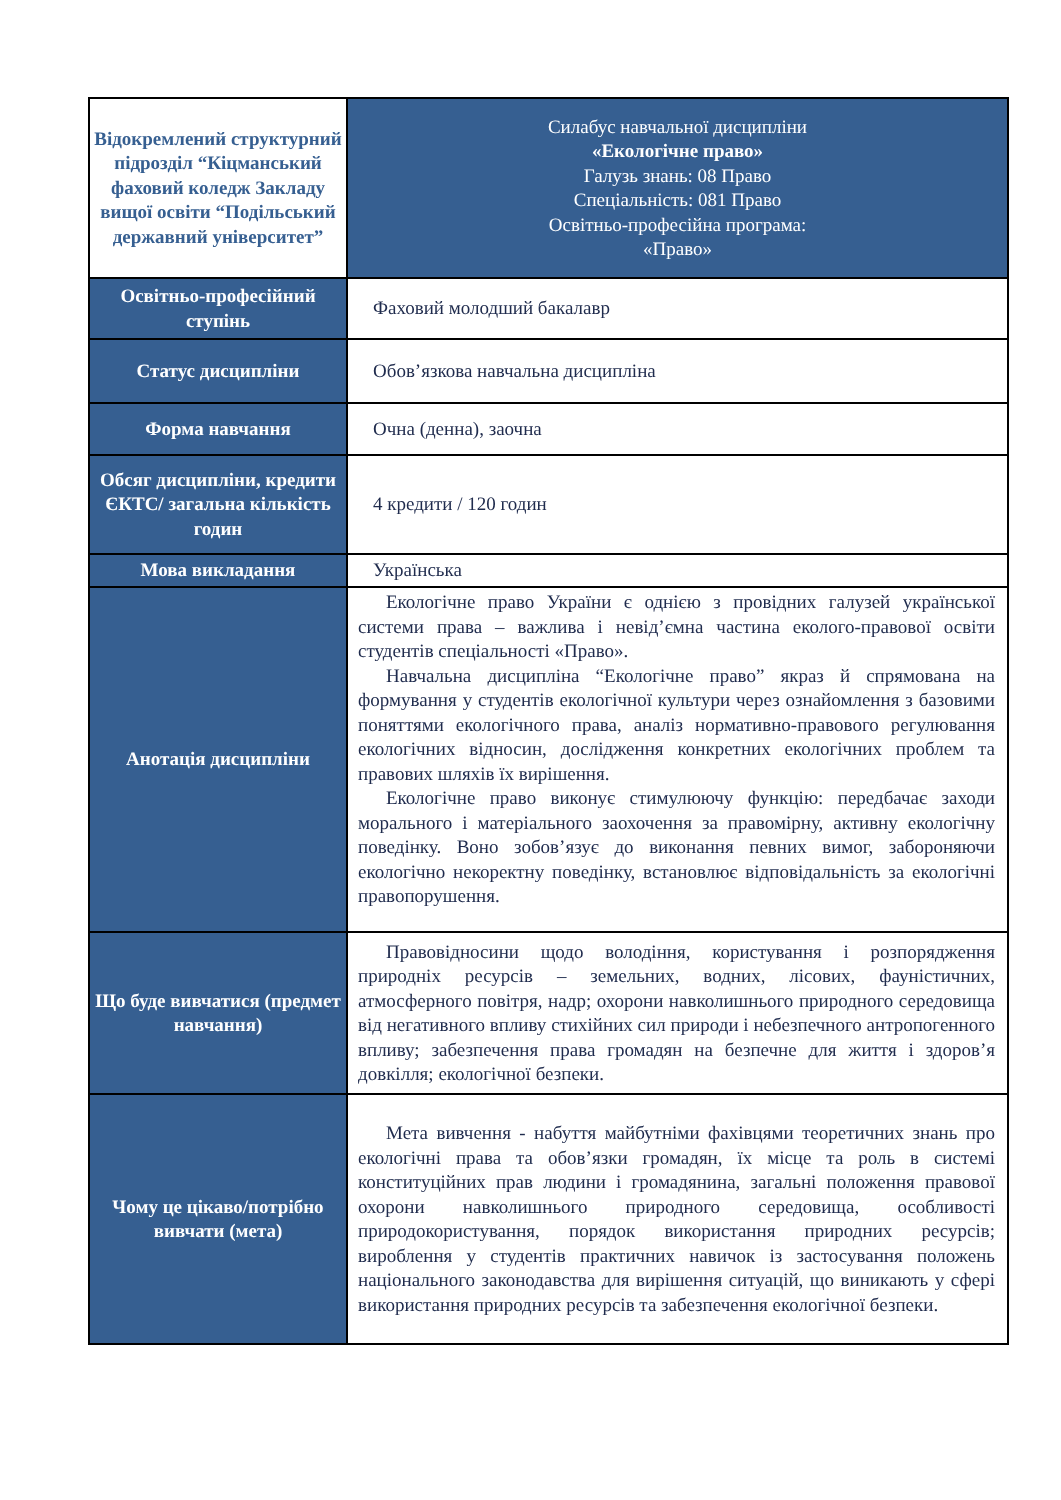| Відокремлений структурний підрозділ “Кіцманський фаховий коледж Закладу вищої освіти “Подільський державний університет” | Силабус навчальної дисципліни «Екологічне право» Галузь знань: 08 Право Спеціальність: 081 Право Освітньо-професійна програма: «Право» |
| Освітньо-професійний ступінь | Фаховий молодший бакалавр |
| Статус дисципліни | Обов’язкова навчальна дисципліна |
| Форма навчання | Очна (денна), заочна |
| Обсяг дисципліни, кредити ЄКТС/ загальна кількість годин | 4 кредити / 120 годин |
| Мова викладання | Українська |
| Анотація дисципліни | Екологічне право України є однією з провідних галузей української системи права – важлива і невід’ємна частина еколого-правової освіти студентів спеціальності «Право». Навчальна дисципліна “Екологічне право” якраз й спрямована на формування у студентів екологічної культури через ознайомлення з базовими поняттями екологічного права, аналіз нормативно-правового регулювання екологічних відносин, дослідження конкретних екологічних проблем та правових шляхів їх вирішення. Екологічне право виконує стимулюючу функцію: передбачає заходи морального і матеріального заохочення за правомірну, активну екологічну поведінку. Воно зобов’язує до виконання певних вимог, забороняючи екологічно некоректну поведінку, встановлює відповідальність за екологічні правопорушення. |
| Що буде вивчатися (предмет навчання) | Правовідносини щодо володіння, користування і розпорядження природніх ресурсів – земельних, водних, лісових, фауністичних, атмосферного повітря, надр; охорони навколишнього природного середовища від негативного впливу стихійних сил природи і небезпечного антропогенного впливу; забезпечення права громадян на безпечне для життя і здоров’я довкілля; екологічної безпеки. |
| Чому це цікаво/потрібно вивчати (мета) | Мета вивчення - набуття майбутніми фахівцями теоретичних знань про екологічні права та обов’язки громадян, їх місце та роль в системі конституційних прав людини і громадянина, загальні положення правової охорони навколишнього природного середовища, особливості природокористування, порядок використання природних ресурсів; вироблення у студентів практичних навичок із застосування положень національного законодавства для вирішення ситуацій, що виникають у сфері використання природних ресурсів та забезпечення екологічної безпеки. |